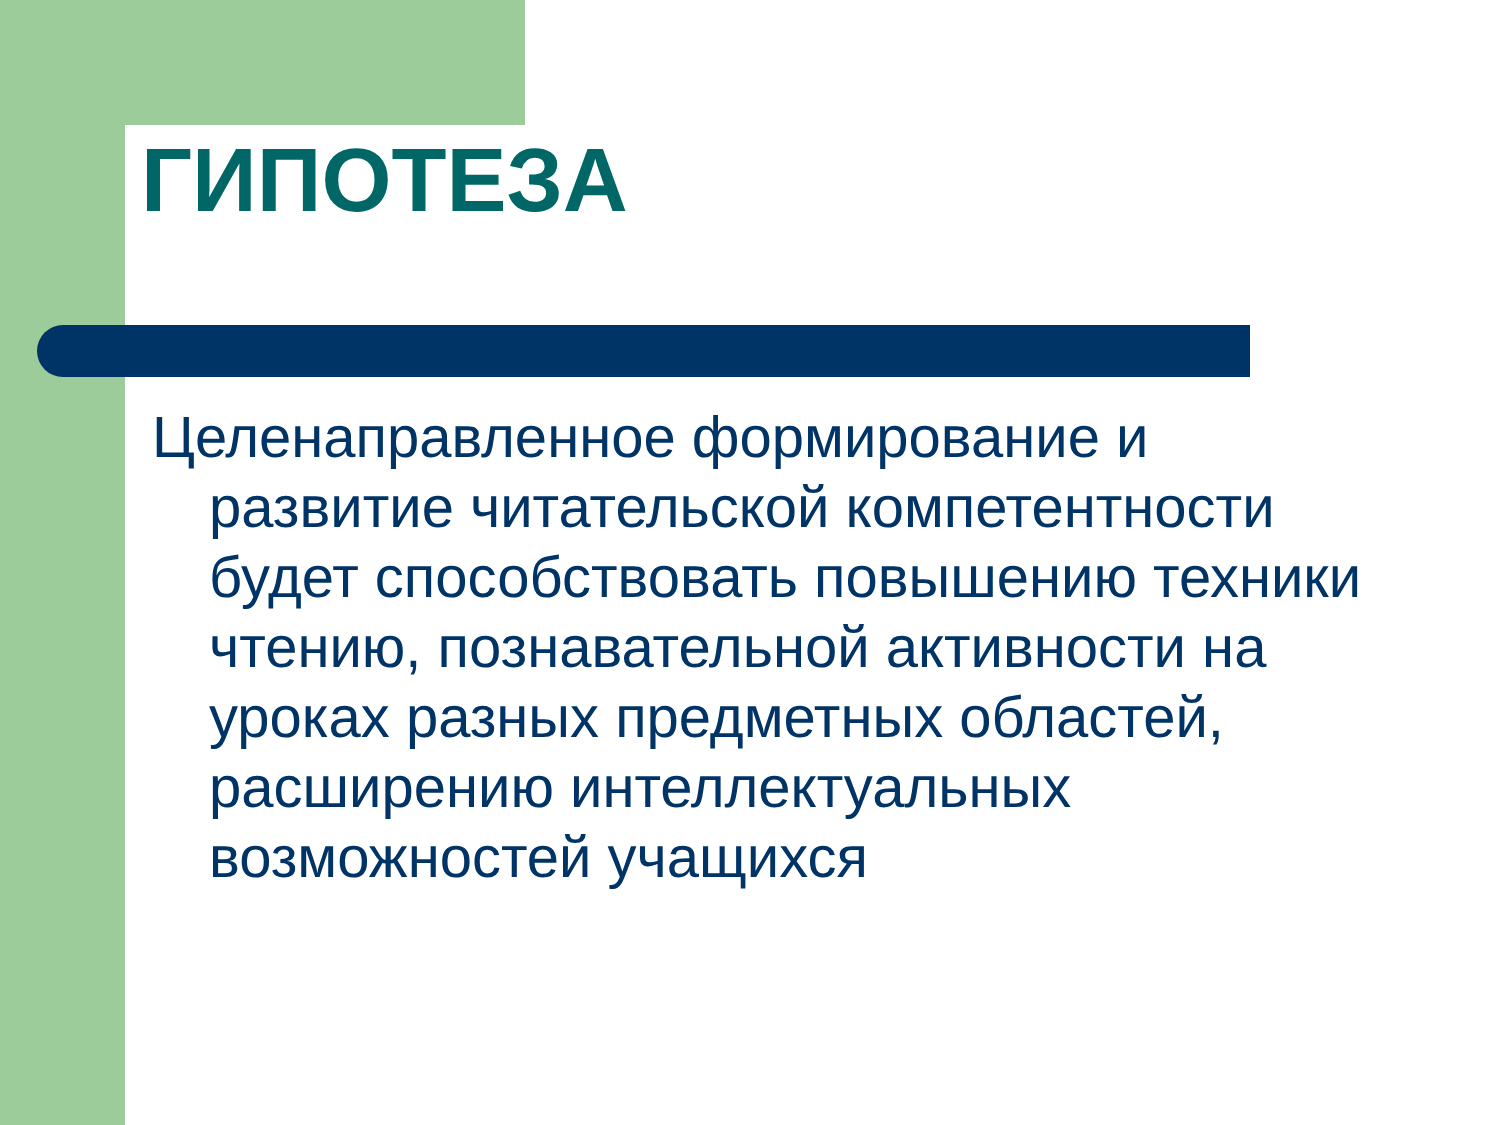ГИПОТЕЗА
Целенаправленное формирование и развитие читательской компетентности будет способствовать повышению техники чтению, познавательной активности на уроках разных предметных областей, расширению интеллектуальных возможностей учащихся